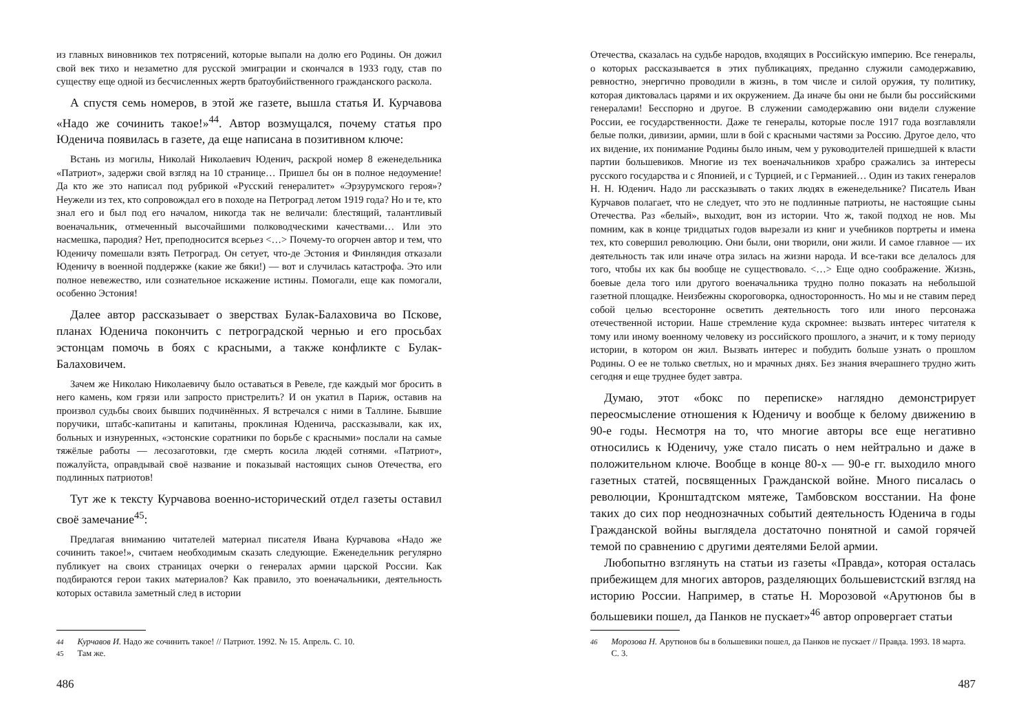из главных виновников тех потрясений, которые выпали на долю его Родины. Он дожил свой век тихо и незаметно для русской эмиграции и скончался в 1933 году, став по существу еще одной из бесчисленных жертв братоубийственного гражданского раскола.
А спустя семь номеров, в этой же газете, вышла статья И. Курчавова «Надо же сочинить такое!»<sup>44</sup>. Автор возмущался, почему статья про Юденича появилась в газете, да еще написана в позитивном ключе:
Встань из могилы, Николай Николаевич Юденич, раскрой номер 8 еженедельника «Патриот», задержи свой взгляд на 10 странице… Пришел бы он в полное недоумение! Да кто же это написал под рубрикой «Русский генералитет» «Эрзурумского героя»? Неужели из тех, кто сопровождал его в походе на Петроград летом 1919 года? Но и те, кто знал его и был под его началом, никогда так не величали: блестящий, талантливый военачальник, отмеченный высочайшими полководческими качествами… Или это насмешка, пародия? Нет, преподносится всерьез <…> Почему-то огорчен автор и тем, что Юденичу помешали взять Петроград. Он сетует, что-де Эстония и Финляндия отказали Юденичу в военной поддержке (какие же бяки!) — вот и случилась катастрофа. Это или полное невежество, или сознательное искажение истины. Помогали, еще как помогали, особенно Эстония!
Далее автор рассказывает о зверствах Булак-Балаховича во Пскове, планах Юденича покончить с петроградской чернью и его просьбах эстонцам помочь в боях с красными, а также конфликте с Булак-Балаховичем.
Зачем же Николаю Николаевичу было оставаться в Ревеле, где каждый мог бросить в него камень, ком грязи или запросто пристрелить? И он укатил в Париж, оставив на произвол судьбы своих бывших подчинённых. Я встречался с ними в Таллине. Бывшие поручики, штабс-капитаны и капитаны, проклиная Юденича, рассказывали, как их, больных и изнуренных, «эстонские соратники по борьбе с красными» послали на самые тяжёлые работы — лесозаготовки, где смерть косила людей сотнями. «Патриот», пожалуйста, оправдывай своё название и показывай настоящих сынов Отечества, его подлинных патриотов!
Тут же к тексту Курчавова военно-исторический отдел газеты оставил своё замечание<sup>45</sup>:
Предлагая вниманию читателей материал писателя Ивана Курчавова «Надо же сочинить такое!», считаем необходимым сказать следующие. Еженедельник регулярно публикует на своих страницах очерки о генералах армии царской России. Как подбираются герои таких материалов? Как правило, это военачальники, деятельность которых оставила заметный след в истории
<sup>44</sup> Курчавов И. Надо же сочинить такое! // Патриот. 1992. № 15. Апрель. С. 10.
<sup>45</sup> Там же.
486
Отечества, сказалась на судьбе народов, входящих в Российскую империю. Все генералы, о которых рассказывается в этих публикациях, преданно служили самодержавию, ревностно, энергично проводили в жизнь, в том числе и силой оружия, ту политику, которая диктовалась царями и их окружением. Да иначе бы они не были бы российскими генералами! Бесспорно и другое. В служении самодержавию они видели служение России, ее государственности. Даже те генералы, которые после 1917 года возглавляли белые полки, дивизии, армии, шли в бой с красными частями за Россию. Другое дело, что их видение, их понимание Родины было иным, чем у руководителей пришедшей к власти партии большевиков. Многие из тех военачальников храбро сражались за интересы русского государства и с Японией, и с Турцией, и с Германией… Один из таких генералов Н. Н. Юденич. Надо ли рассказывать о таких людях в еженедельнике? Писатель Иван Курчавов полагает, что не следует, что это не подлинные патриоты, не настоящие сыны Отечества. Раз «белый», выходит, вон из истории. Что ж, такой подход не нов. Мы помним, как в конце тридцатых годов вырезали из книг и учебников портреты и имена тех, кто совершил революцию. Они были, они творили, они жили. И самое главное — их деятельность так или иначе отра зилась на жизни народа. И все-таки все делалось для того, чтобы их как бы вообще не существовало. <…> Еще одно соображение. Жизнь, боевые дела того или другого военачальника трудно полно показать на небольшой газетной площадке. Неизбежны скороговорка, односторонность. Но мы и не ставим перед собой целью всесторонне осветить деятельность того или иного персонажа отечественной истории. Наше стремление куда скромнее: вызвать интерес читателя к тому или иному военному человеку из российского прошлого, а значит, и к тому периоду истории, в котором он жил. Вызвать интерес и побудить больше узнать о прошлом Родины. О ее не только светлых, но и мрачных днях. Без знания вчерашнего трудно жить сегодня и еще труднее будет завтра.
Думаю, этот «бокс по переписке» наглядно демонстрирует переосмысление отношения к Юденичу и вообще к белому движению в 90-е годы. Несмотря на то, что многие авторы все еще негативно относились к Юденичу, уже стало писать о нем нейтрально и даже в положительном ключе. Вообще в конце 80-х — 90-е гг. выходило много газетных статей, посвященных Гражданской войне. Много писалась о революции, Кронштадтском мятеже, Тамбовском восстании. На фоне таких до сих пор неоднозначных событий деятельность Юденича в годы Гражданской войны выглядела достаточно понятной и самой горячей темой по сравнению с другими деятелями Белой армии.
Любопытно взглянуть на статьи из газеты «Правда», которая осталась прибежищем для многих авторов, разделяющих большевистский взгляд на историю России. Например, в статье Н. Морозовой «Арутюнов бы в большевики пошел, да Панков не пускает»<sup>46</sup> автор опровергает статьи
<sup>46</sup> Морозова Н. Арутюнов бы в большевики пошел, да Панков не пускает // Правда. 1993. 18 марта. С. 3.
487